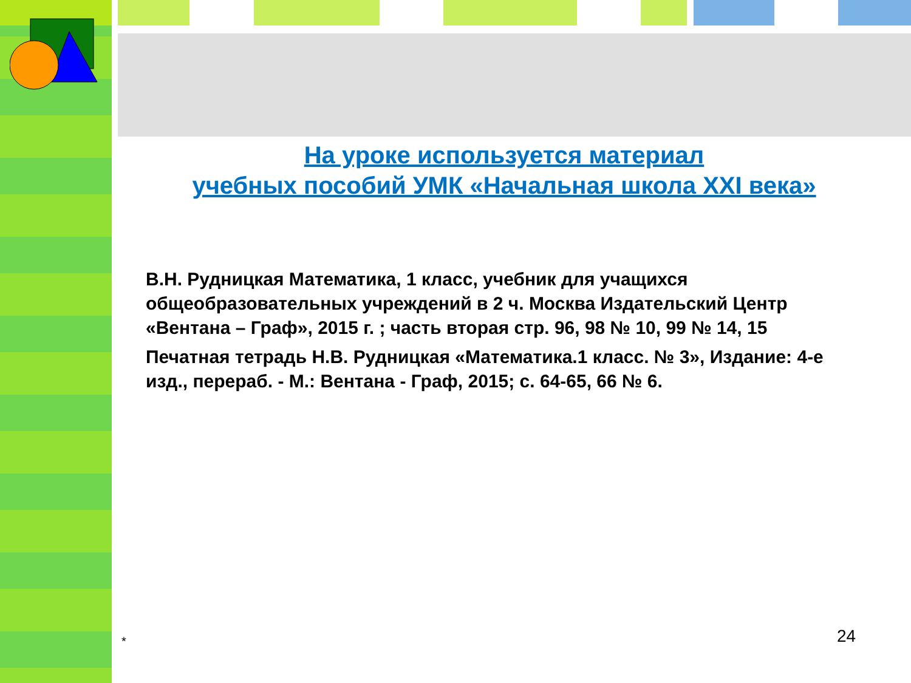На уроке используется материал
учебных пособий УМК «Начальная школа XXI века»
В.Н. Рудницкая Математика, 1 класс, учебник для учащихся общеобразовательных учреждений в 2 ч. Москва Издательский Центр «Вентана – Граф», 2015 г. ; часть вторая стр. 96, 98 № 10, 99 № 14, 15
Печатная тетрадь Н.В. Рудницкая «Математика.1 класс. № 3», Издание: 4-е изд., перераб. - М.: Вентана - Граф, 2015; с. 64-65, 66 № 6.
* 24